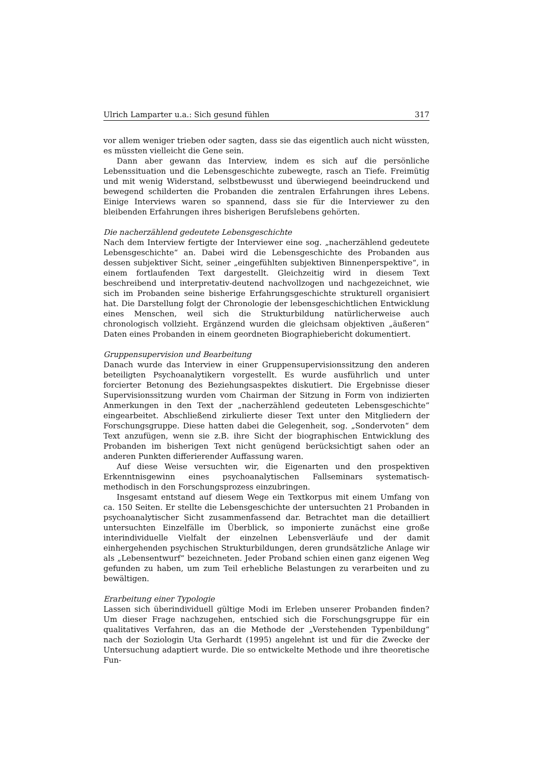Ulrich Lamparter u.a.: Sich gesund fühlen 317
vor allem weniger trieben oder sagten, dass sie das eigentlich auch nicht wüssten, es müssten vielleicht die Gene sein.
Dann aber gewann das Interview, indem es sich auf die persönliche Lebenssituation und die Lebensgeschichte zubewegte, rasch an Tiefe. Freimütig und mit wenig Widerstand, selbstbewusst und überwiegend beeindruckend und bewegend schilderten die Probanden die zentralen Erfahrungen ihres Lebens. Einige Interviews waren so spannend, dass sie für die Interviewer zu den bleibenden Erfahrungen ihres bisherigen Berufslebens gehörten.
Die nacherzählend gedeutete Lebensgeschichte
Nach dem Interview fertigte der Interviewer eine sog. „nacherzählend gedeutete Lebensgeschichte“ an. Dabei wird die Lebensgeschichte des Probanden aus dessen subjektiver Sicht, seiner „eingefühlten subjektiven Binnenperspektive“, in einem fortlaufenden Text dargestellt. Gleichzeitig wird in diesem Text beschreibend und interpretativ-deutend nachvollzogen und nachgezeichnet, wie sich im Probanden seine bisherige Erfahrungsgeschichte strukturell organisiert hat. Die Darstellung folgt der Chronologie der lebensgeschichtlichen Entwicklung eines Menschen, weil sich die Strukturbildung natürlicherweise auch chronologisch vollzieht. Ergänzend wurden die gleichsam objektiven „äußeren“ Daten eines Probanden in einem geordneten Biographiebericht dokumentiert.
Gruppensupervision und Bearbeitung
Danach wurde das Interview in einer Gruppensupervisionssitzung den anderen beteiligten Psychoanalytikern vorgestellt. Es wurde ausführlich und unter forcierter Betonung des Beziehungsaspektes diskutiert. Die Ergebnisse dieser Supervisionssitzung wurden vom Chairman der Sitzung in Form von indizierten Anmerkungen in den Text der „nacherzählend gedeuteten Lebensgeschichte“ eingearbeitet. Abschließend zirkulierte dieser Text unter den Mitgliedern der Forschungsgruppe. Diese hatten dabei die Gelegenheit, sog. „Sondervoten“ dem Text anzufügen, wenn sie z.B. ihre Sicht der biographischen Entwicklung des Probanden im bisherigen Text nicht genügend berücksichtigt sahen oder an anderen Punkten differierender Auffassung waren.
Auf diese Weise versuchten wir, die Eigenarten und den prospektiven Erkenntnisgewinn eines psychoanalytischen Fallseminars systematisch-methodisch in den Forschungsprozess einzubringen.
Insgesamt entstand auf diesem Wege ein Textkorpus mit einem Umfang von ca. 150 Seiten. Er stellte die Lebensgeschichte der untersuchten 21 Probanden in psychoanalytischer Sicht zusammenfassend dar. Betrachtet man die detailliert untersuchten Einzelfälle im Überblick, so imponierte zunächst eine große interindividuelle Vielfalt der einzelnen Lebensverläufe und der damit einhergehenden psychischen Strukturbildungen, deren grundsätzliche Anlage wir als „Lebensentwurf“ bezeichneten. Jeder Proband schien einen ganz eigenen Weg gefunden zu haben, um zum Teil erhebliche Belastungen zu verarbeiten und zu bewältigen.
Erarbeitung einer Typologie
Lassen sich überindividuell gültige Modi im Erleben unserer Probanden finden? Um dieser Frage nachzugehen, entschied sich die Forschungsgruppe für ein qualitatives Verfahren, das an die Methode der „Verstehenden Typenbildung“ nach der Soziologin Uta Gerhardt (1995) angelehnt ist und für die Zwecke der Untersuchung adaptiert wurde. Die so entwickelte Methode und ihre theoretische Fun-